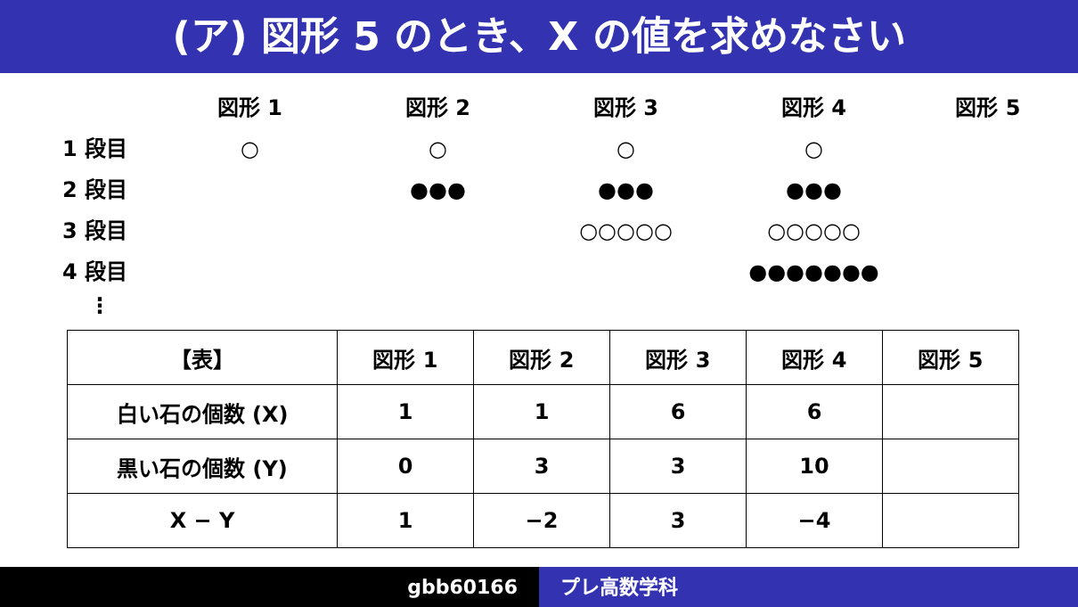(ア) 図形 5 のとき、X の値を求めなさい
図形 1
図形 2
図形 3
図形 4
図形 5
1 段目
○
○
○
○
2 段目
●●●
●●●
●●●
3 段目
○○○○○
○○○○○
4 段目
●●●●●●●
⋮
| 【表】 | 図形 1 | 図形 2 | 図形 3 | 図形 4 | 図形 5 |
| --- | --- | --- | --- | --- | --- |
| 白い石の個数 (X) | 1 | 1 | 6 | 6 | |
| 黒い石の個数 (Y) | 0 | 3 | 3 | 10 | |
| X − Y | 1 | −2 | 3 | −4 | |
gbb60166 プレ高数学科